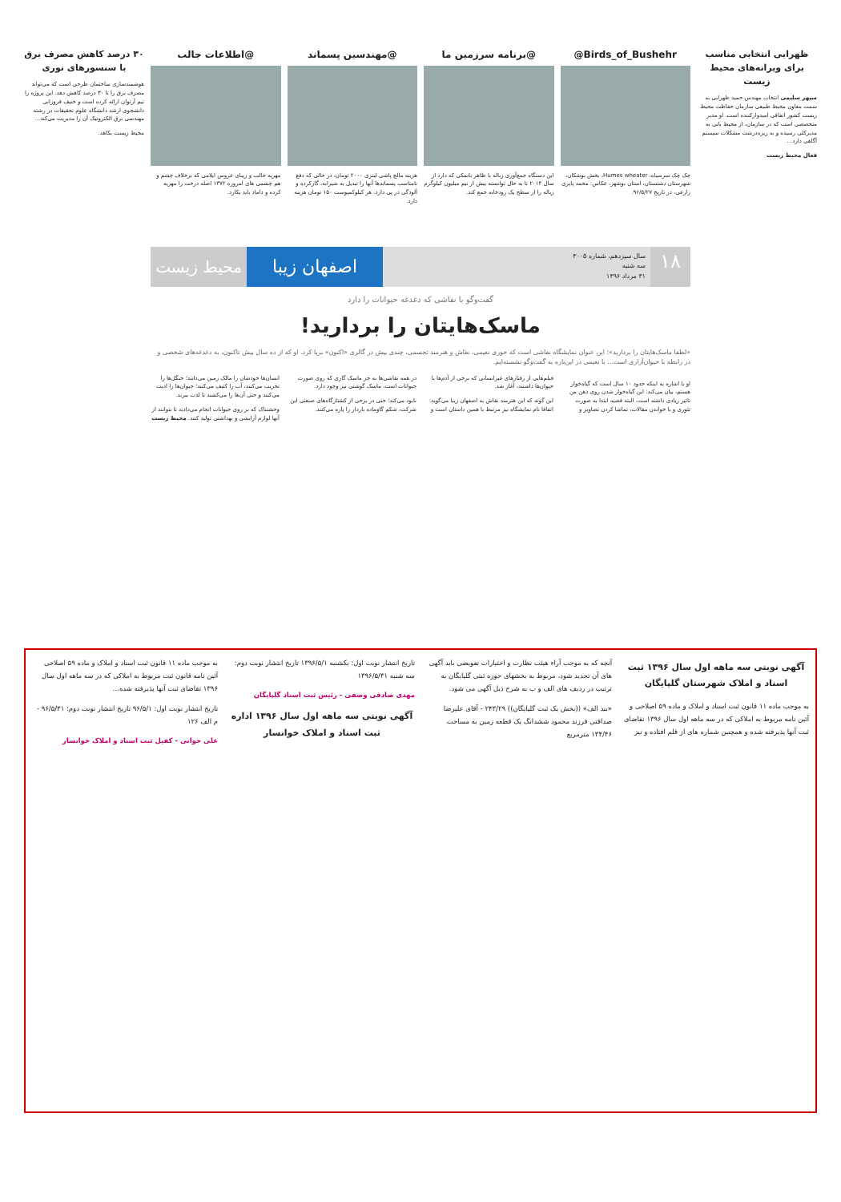ظهرابی انتخابی مناسب برای ویرانه‌های محیط زیست
سپهر سلیمی انتخاب مهندس حمید ظهرابی به سمت معاون محیط طبیعی سازمان حفاظت محیط زیست کشور اتفاقی امیدوارکننده است. او مدیر متخصصی است که در سازمان، از محیط بانی به مدیرکلی رسیده و به ریزه‌درشت مشکلات سیستم آگاهی دارد...
فعال محیط زیست
Birds_of_Bushehr@
چک چک سرسیاه، Humes wheater، بخش بوشکان، شهرستان دشتستان، استان بوشهر، عکاس: محمد پاپری زارعی، در تاریخ ۹۶/۵/۲۷.
@برنامه سرزمین ما
این دستگاه جمع‌آوری زباله با ظاهر بانمکی که دارد از سال ۲۰۱۴ تا به حال توانسته بیش از نیم میلیون کیلوگرم زباله را از سطح یک رودخانه جمع کند.
@مهندسین پسماند
هزینه مالچ پاشی لیتری ۲۰۰۰ تومان، در حالی که دفع نامناسب پسماندها آنها را تبدیل به شیرابه، گازکرده و آلودگی در پی دارد. هر کیلوکمپوست ۱۵۰ تومان هزینه دارد.
@اطلاعات جالب
مهریه جالب و زیبای عروس ایلامی که برخلاف چشم و هم چشمی های امروزه ۱۳۷۲ اصله درخت را مهریه کرده و داماد باید بکارد.
۱۸
سال سیزدهم، شماره ۳۰۰۵
سه شنبه
۳۱ مرداد ۱۳۹۶
اصفهان زیبا محیط زیست
گفت‌وگو با نقاشی که دغدغه حیوانات را دارد
ماسک‌هایتان را بردارید!
«لطفا ماسک‌هایتان را بردارید»؛ این عنوان نمایشگاه نقاشی است که حوری نعیمی، نقاش و هنرمند تجسمی، چندی پیش در گالری «اکنون» برپا کرد. او که از ده سال پیش تاکنون، به دغدغه‌های شخصی و در رابطه با حیوان‌آزاری است... با نعیمی در این‌باره به گفت‌وگو نشسته‌ایم.
او با اشاره به اینکه حدود ۱۰ سال است که گیاه‌خوار هستم، بیان می‌کند: این گیاه‌خوار شدن روی ذهن من تاثیر زیادی داشته است. البته قضیه ابتدا به صورت تئوری و با خواندن مقالات، تماشا کردن تصاویر و فیلم‌هایی از رفتارهای غیرانسانی که برخی از آدم‌ها با حیوان‌ها داشتند، آغاز شد.
این گونه که این هنرمند نقاش به اصفهان زیبا می‌گوید: اتفاقا نام نمایشگاه نیز مرتبط با همین داستان است و در همه نقاشی‌ها به جز ماسک گازی که روی صورت حیوانات است، ماسک گوشتی نیز وجود دارد.
نابود می‌کند؛ حتی در برخی از کشتارگاه‌های صنعتی این شرکت، شکم گاوماده باردار را پاره می‌کنند.
انسان‌ها خودشان را مالک زمین می‌دانند؛ جنگل‌ها را تخریب می‌کنند، آب را کثیف می‌کنند؛ حیوان‌ها را اذیت می‌کنند و حتی آن‌ها را می‌کشند تا لذت ببرند.
وحشتناک که بر روی حیوانات انجام می‌دادند تا بتوانند از آنها لوازم آرایشی و بهداشتی تولید کنند. محیط زیست
۳۰ درصد کاهش مصرف برق با سنسورهای نوری
هوشمندسازی ساختمان طرحی است که می‌تواند مصرف برق را تا ۳۰ درصد کاهش دهد. این پروژه را تیم آرتوان ارائه کرده است و حنیف فروزانی دانشجوی ارشد دانشگاه علوم تحقیقات در رشته مهندسی برق الکترونیک آن را مدیریت می‌کند...
محیط زیست بکاهد.
آگهی نوبتی سه ماهه اول سال ۱۳۹۶ ثبت اسناد و املاک شهرستان گلپایگان
به موجب ماده ۱۱ قانون ثبت اسناد و املاک و ماده ۵۹ اصلاحی و آئین نامه مربوط به املاکی که در سه ماهه اول سال ۱۳۹۶ تقاضای ثبت آنها پذیرفته شده و همچنین شماره های از قلم افتاده و نیز آنچه که به موجب آراء هیئت نظارت و اختیارات تفویضی باید آگهی های آن تجدید شود، مربوط به بخشهای حوزه ثبتی گلپایگان به ترتیب در ردیف های الف و ب به شرح ذیل آگهی می شود.
«بند الف» ((بخش یک ثبت گلپایگان)) ۲۴۳/۲۹ - آقای علیرضا صداقتی فرزند محمود ششدانگ یک قطعه زمین به مساحت ۱۳۴/۴۶ مترمربع
تاریخ انتشار نوبت اول: یکشنبه ۱۳۹۶/۵/۱ تاریخ انتشار نوبت دوم: سه شنبه ۱۳۹۶/۵/۳۱
مهدی صادقی وصفی - رئیس ثبت اسناد گلپایگان
آگهی نوبتی سه ماهه اول سال ۱۳۹۶ اداره ثبت اسناد و املاک خوانسار
به موجب ماده ۱۱ قانون ثبت اسناد و املاک و ماده ۵۹ اصلاحی آئین نامه قانون ثبت مربوط به املاکی که در سه ماهه اول سال ۱۳۹۶ تقاضای ثبت آنها پذیرفته شده...
تاریخ انتشار نوبت اول: ۹۶/۵/۱ تاریخ انتشار نوبت دوم: ۹۶/۵/۳۱ - م الف ۱۲۶
علی جوانی - کفیل ثبت اسناد و املاک خوانسار